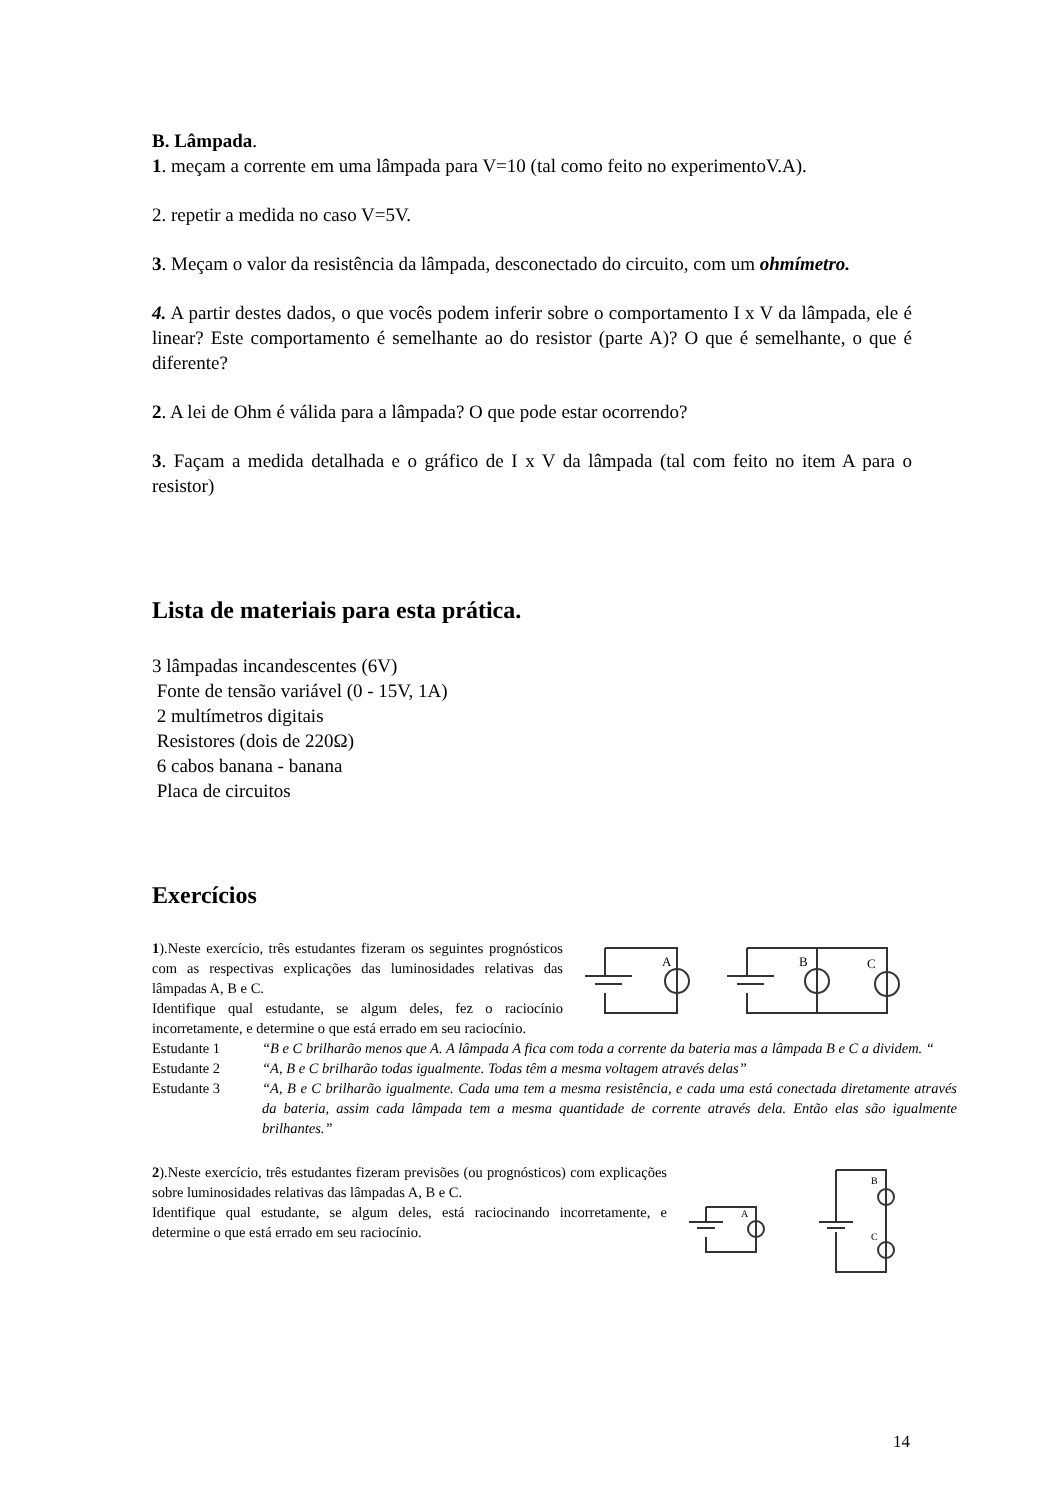B. Lâmpada.
1. meçam a corrente em uma lâmpada para V=10 (tal como feito no experimentoV.A).
2. repetir a medida no caso V=5V.
3. Meçam o valor da resistência da lâmpada, desconectado do circuito, com um ohmímetro.
4. A partir destes dados, o que vocês podem inferir sobre o comportamento I x V da lâmpada, ele é linear? Este comportamento é semelhante ao do resistor (parte A)? O que é semelhante, o que é diferente?
2. A lei de Ohm é válida para a lâmpada? O que pode estar ocorrendo?
3. Façam a medida detalhada e o gráfico de I x V da lâmpada (tal com feito no item A para o resistor)
Lista de materiais para esta prática.
3 lâmpadas incandescentes (6V)
Fonte de tensão variável (0 - 15V, 1A)
2 multímetros digitais
Resistores (dois de 220Ω)
6 cabos banana - banana
Placa de circuitos
Exercícios
1).Neste exercício, três estudantes fizeram os seguintes prognósticos com as respectivas explicações das luminosidades relativas das lâmpadas A, B e C.
Identifique qual estudante, se algum deles, fez o raciocínio incorretamente, e determine o que está errado em seu raciocínio.
A
B
C
Estudante 1 “B e C brilharão menos que A. A lâmpada A fica com toda a corrente da bateria mas a lâmpada B e C a dividem. “
Estudante 2 “A, B e C brilharão todas igualmente. Todas têm a mesma voltagem através delas”
Estudante 3 “A, B e C brilharão igualmente. Cada uma tem a mesma resistência, e cada uma está conectada diretamente através da bateria, assim cada lâmpada tem a mesma quantidade de corrente através dela. Então elas são igualmente brilhantes.”
2).Neste exercício, três estudantes fizeram previsões (ou prognósticos) com explicações sobre luminosidades relativas das lâmpadas A, B e C.
Identifique qual estudante, se algum deles, está raciocinando incorretamente, e determine o que está errado em seu raciocínio.
A
B
C
14